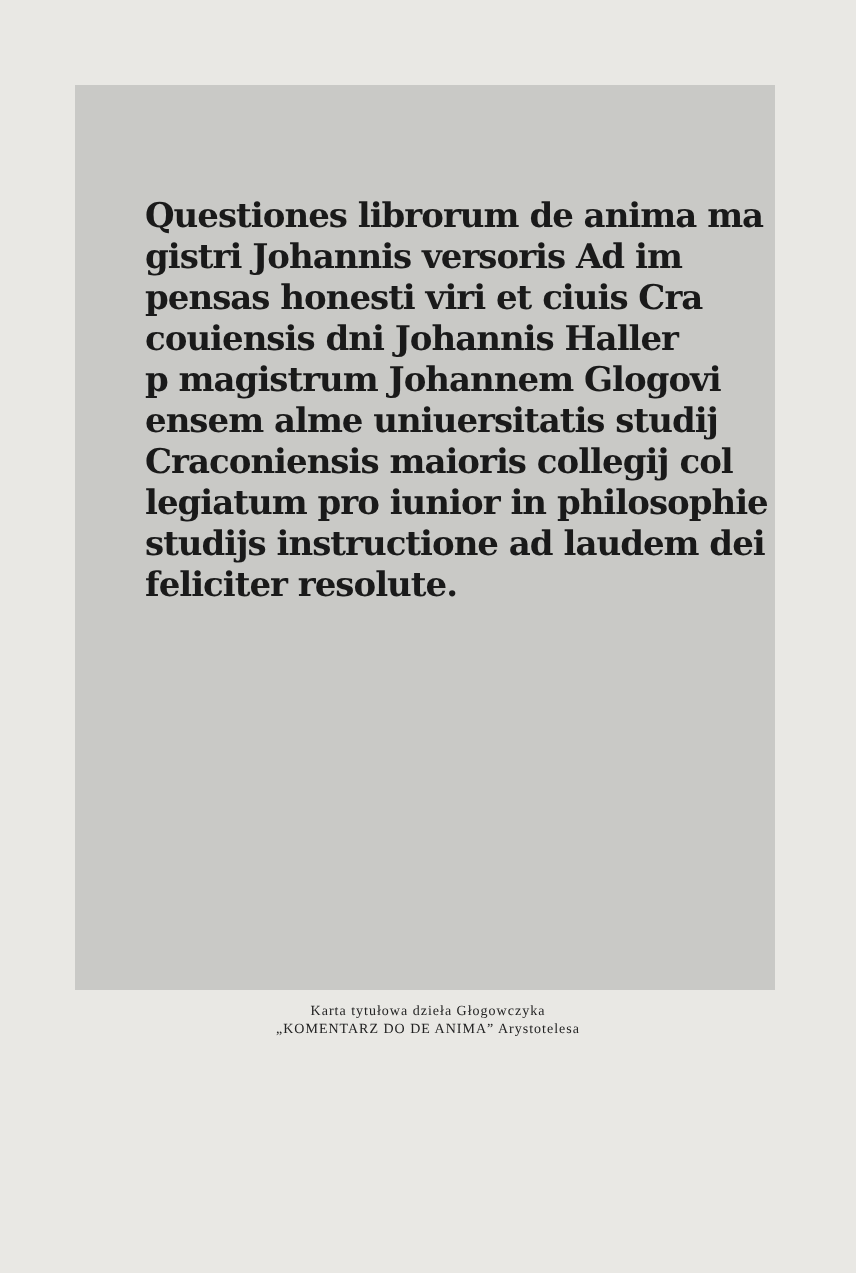Questiones librorum de anima ma
gistri Johannis versoris Ad im
pensas honesti viri et ciuis Cra
couiensis dni Johannis Haller
p magistrum Johannem Glogovi
ensem alme uniuersitatis studij
Craconiensis maioris collegij col
legiatum pro iunior in philosophie
studijs instructione ad laudem dei
feliciter resolute.
Karta tytułowa dzieła Głogowczyka
„KOMENTARZ DO DE ANIMA” Arystotelesa